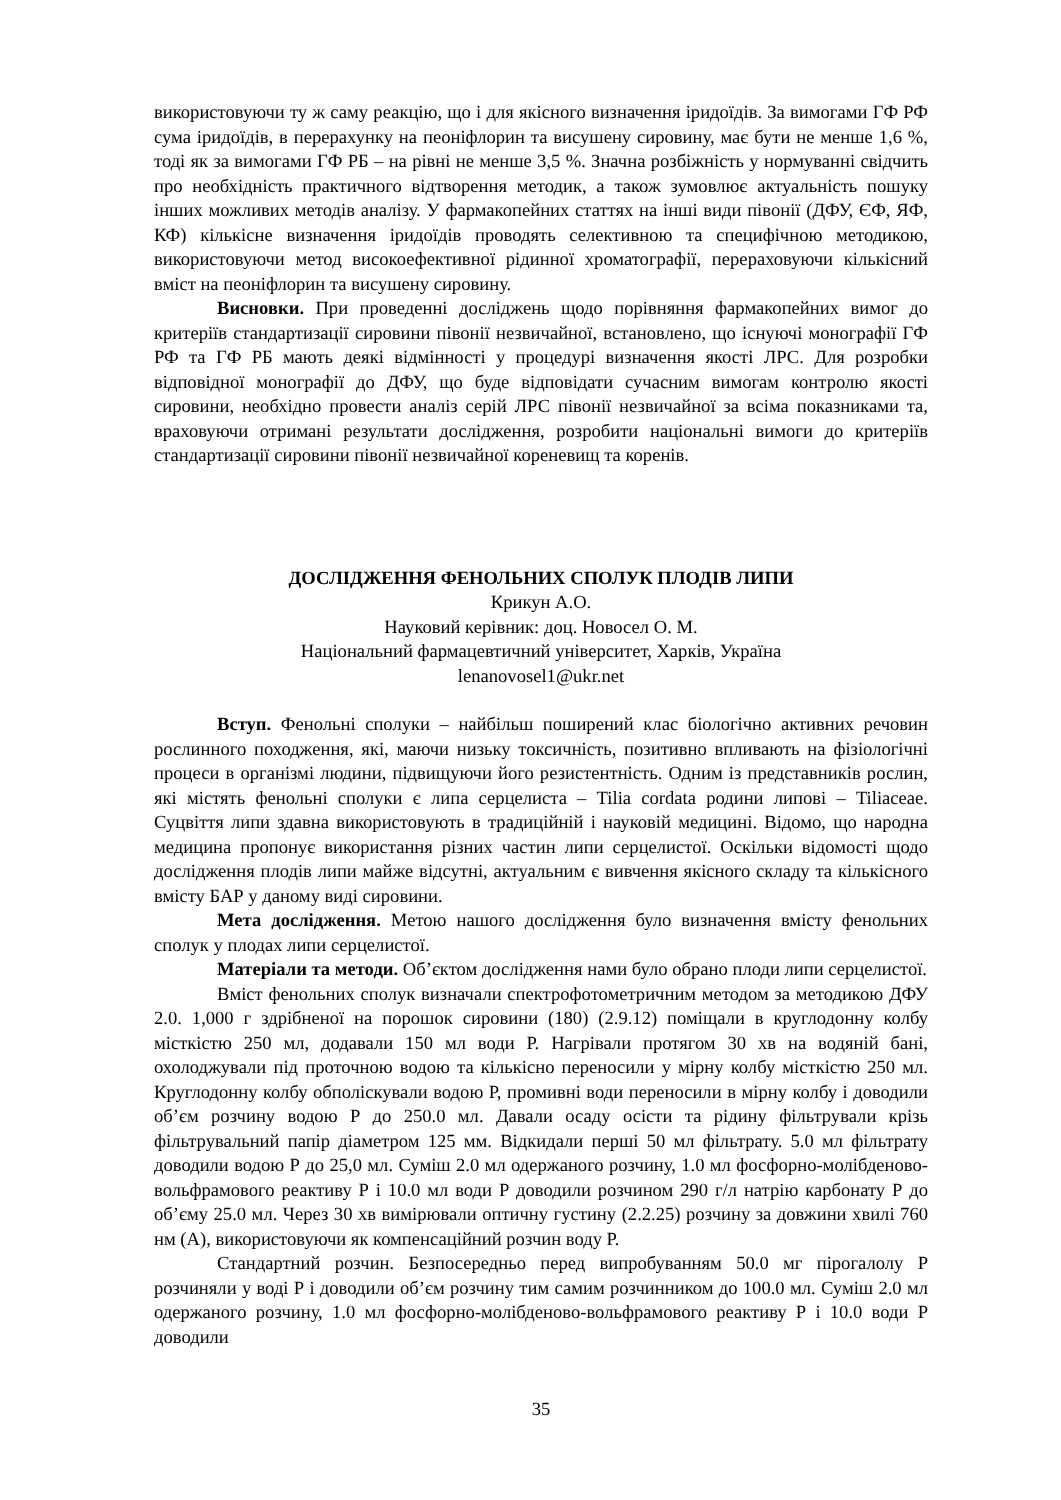використовуючи ту ж саму реакцію, що і для якісного визначення іридоїдів. За вимогами ГФ РФ сума іридоїдів, в перерахунку на пеоніфлорин та висушену сировину, має бути не менше 1,6 %, тоді як за вимогами ГФ РБ – на рівні не менше 3,5 %. Значна розбіжність у нормуванні свідчить про необхідність практичного відтворення методик, а також зумовлює актуальність пошуку інших можливих методів аналізу. У фармакопейних статтях на інші види півонії (ДФУ, ЄФ, ЯФ, КФ) кількісне визначення іридоїдів проводять селективною та специфічною методикою, використовуючи метод високоефективної рідинної хроматографії, перераховуючи кількісний вміст на пеоніфлорин та висушену сировину.
Висновки. При проведенні досліджень щодо порівняння фармакопейних вимог до критеріїв стандартизації сировини півонії незвичайної, встановлено, що існуючі монографії ГФ РФ та ГФ РБ мають деякі відмінності у процедурі визначення якості ЛРС. Для розробки відповідної монографії до ДФУ, що буде відповідати сучасним вимогам контролю якості сировини, необхідно провести аналіз серій ЛРС півонії незвичайної за всіма показниками та, враховуючи отримані результати дослідження, розробити національні вимоги до критеріїв стандартизації сировини півонії незвичайної кореневищ та коренів.
ДОСЛІДЖЕННЯ ФЕНОЛЬНИХ СПОЛУК ПЛОДІВ ЛИПИ
Крикун А.О.
Науковий керівник: доц. Новосел О. М.
Національний фармацевтичний університет, Харків, Україна
lenanovosel1@ukr.net
Вступ. Фенольні сполуки – найбільш поширений клас біологічно активних речовин рослинного походження, які, маючи низьку токсичність, позитивно впливають на фізіологічні процеси в організмі людини, підвищуючи його резистентність. Одним із представників рослин, які містять фенольні сполуки є липа серцелиста – Tilia cordata родини липові – Tiliaceae. Суцвіття липи здавна використовують в традиційній і науковій медицині. Відомо, що народна медицина пропонує використання різних частин липи серцелистої. Оскільки відомості щодо дослідження плодів липи майже відсутні, актуальним є вивчення якісного складу та кількісного вмісту БАР у даному виді сировини.
Мета дослідження. Метою нашого дослідження було визначення вмісту фенольних сполук у плодах липи серцелистої.
Матеріали та методи. Об’єктом дослідження нами було обрано плоди липи серцелистої.
Вміст фенольних сполук визначали спектрофотометричним методом за методикою ДФУ 2.0. 1,000 г здрібненої на порошок сировини (180) (2.9.12) поміщали в круглодонну колбу місткістю 250 мл, додавали 150 мл води Р. Нагрівали протягом 30 хв на водяній бані, охолоджували під проточною водою та кількісно переносили у мірну колбу місткістю 250 мл. Круглодонну колбу обполіскували водою Р, промивні води переносили в мірну колбу і доводили об’єм розчину водою Р до 250.0 мл. Давали осаду осісти та рідину фільтрували крізь фільтрувальний папір діаметром 125 мм. Відкидали перші 50 мл фільтрату. 5.0 мл фільтрату доводили водою Р до 25,0 мл. Суміш 2.0 мл одержаного розчину, 1.0 мл фосфорно-молібденово-вольфрамового реактиву Р і 10.0 мл води Р доводили розчином 290 г/л натрію карбонату Р до об’єму 25.0 мл. Через 30 хв вимірювали оптичну густину (2.2.25) розчину за довжини хвилі 760 нм (А), використовуючи як компенсаційний розчин воду Р.
Стандартний розчин. Безпосередньо перед випробуванням 50.0 мг пірогалолу Р розчиняли у воді Р і доводили об’єм розчину тим самим розчинником до 100.0 мл. Суміш 2.0 мл одержаного розчину, 1.0 мл фосфорно-молібденово-вольфрамового реактиву Р і 10.0 води Р доводили
35